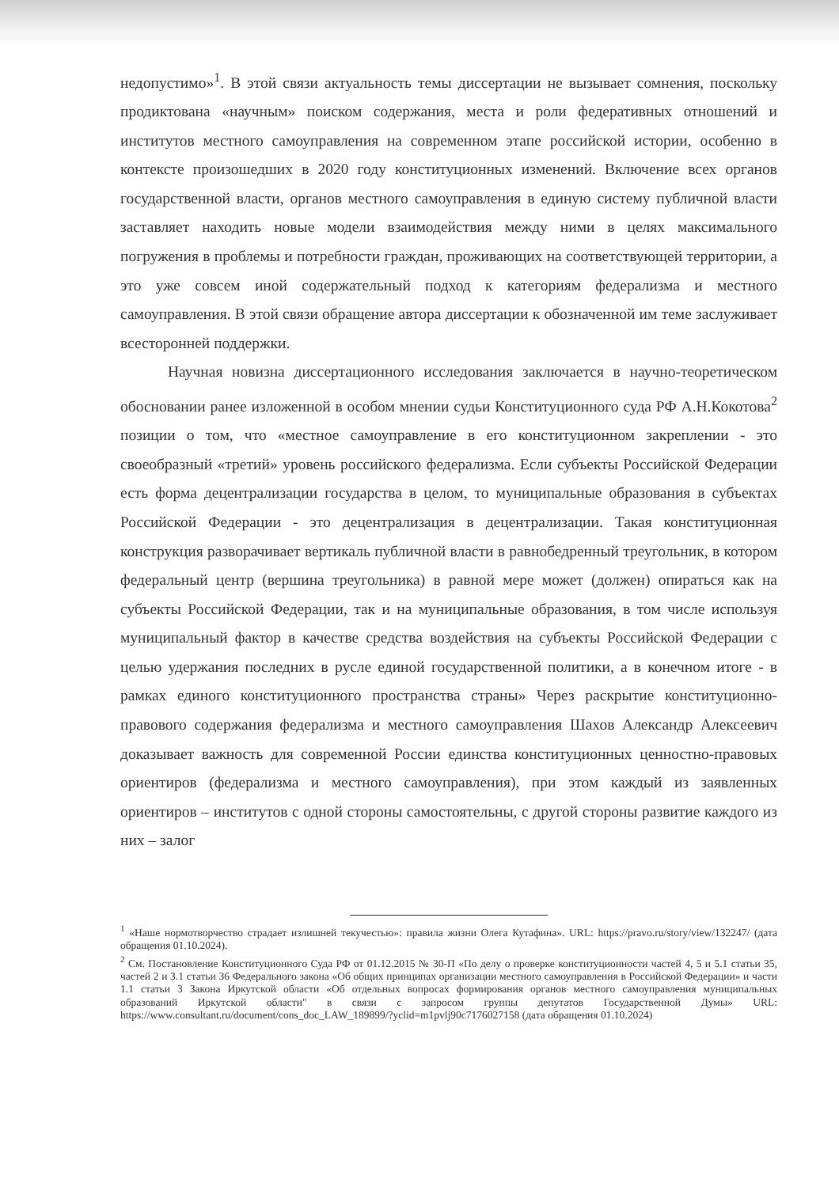недопустимо»<sup>1</sup>. В этой связи актуальность темы диссертации не вызывает сомнения, поскольку продиктована «научным» поиском содержания, места и роли федеративных отношений и институтов местного самоуправления на современном этапе российской истории, особенно в контексте произошедших в 2020 году конституционных изменений. Включение всех органов государственной власти, органов местного самоуправления в единую систему публичной власти заставляет находить новые модели взаимодействия между ними в целях максимального погружения в проблемы и потребности граждан, проживающих на соответствующей территории, а это уже совсем иной содержательный подход к категориям федерализма и местного самоуправления. В этой связи обращение автора диссертации к обозначенной им теме заслуживает всесторонней поддержки.
Научная новизна диссертационного исследования заключается в научно-теоретическом обосновании ранее изложенной в особом мнении судьи Конституционного суда РФ А.Н.Кокотова<sup>2</sup> позиции о том, что «местное самоуправление в его конституционном закреплении - это своеобразный «третий» уровень российского федерализма. Если субъекты Российской Федерации есть форма децентрализации государства в целом, то муниципальные образования в субъектах Российской Федерации - это децентрализация в децентрализации. Такая конституционная конструкция разворачивает вертикаль публичной власти в равнобедренный треугольник, в котором федеральный центр (вершина треугольника) в равной мере может (должен) опираться как на субъекты Российской Федерации, так и на муниципальные образования, в том числе используя муниципальный фактор в качестве средства воздействия на субъекты Российской Федерации с целью удержания последних в русле единой государственной политики, а в конечном итоге - в рамках единого конституционного пространства страны» Через раскрытие конституционно-правового содержания федерализма и местного самоуправления Шахов Александр Алексеевич доказывает важность для современной России единства конституционных ценностно-правовых ориентиров (федерализма и местного самоуправления), при этом каждый из заявленных ориентиров – институтов с одной стороны самостоятельны, с другой стороны развитие каждого из них – залог
<sup>1</sup> «Наше нормотворчество страдает излишней текучестью»: правила жизни Олега Кутафина». URL: https://pravo.ru/story/view/132247/ (дата обращения 01.10.2024).
<sup>2</sup> См. Постановление Конституционного Суда РФ от 01.12.2015 № 30-П «По делу о проверке конституционности частей 4, 5 и 5.1 статьи 35, частей 2 и 3.1 статьи 36 Федерального закона «Об общих принципах организации местного самоуправления в Российской Федерации» и части 1.1 статьи 3 Закона Иркутской области «Об отдельных вопросах формирования органов местного самоуправления муниципальных образований Иркутской области" в связи с запросом группы депутатов Государственной Думы» URL: https://www.consultant.ru/document/cons_doc_LAW_189899/?yclid=m1pvlj90c7176027158 (дата обращения 01.10.2024)